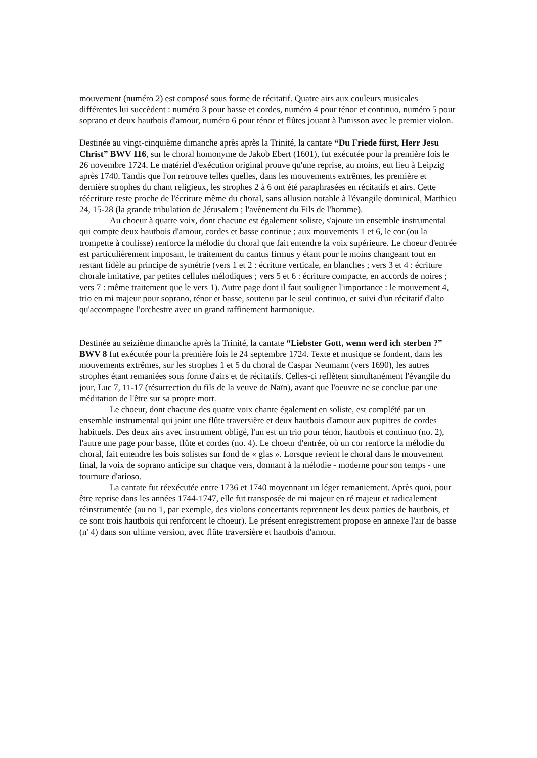mouvement (numéro 2) est composé sous forme de récitatif. Quatre airs aux couleurs musicales différentes lui succèdent : numéro 3 pour basse et cordes, numéro 4 pour ténor et continuo, numéro 5 pour soprano et deux hautbois d'amour, numéro 6 pour ténor et flûtes jouant à l'unisson avec le premier violon.
Destinée au vingt-cinquième dimanche après après la Trinité, la cantate “Du Friede fürst, Herr Jesu Christ” BWV 116, sur le choral homonyme de Jakob Ebert (1601), fut exécutée pour la première fois le 26 novembre 1724. Le matériel d'exécution original prouve qu'une reprise, au moins, eut lieu à Leipzig après 1740. Tandis que l'on retrouve telles quelles, dans les mouvements extrêmes, les première et dernière strophes du chant religieux, les strophes 2 à 6 ont été paraphrasées en récitatifs et airs. Cette réécriture reste proche de l'écriture même du choral, sans allusion notable à l'évangile dominical, Matthieu 24, 15-28 (la grande tribulation de Jérusalem ; l'avènement du Fils de l'homme).
Au choeur à quatre voix, dont chacune est également soliste, s'ajoute un ensemble instrumental qui compte deux hautbois d'amour, cordes et basse continue ; aux mouvements 1 et 6, le cor (ou la trompette à coulisse) renforce la mélodie du choral que fait entendre la voix supérieure. Le choeur d'entrée est particulièrement imposant, le traitement du cantus firmus y étant pour le moins changeant tout en restant fidèle au principe de symétrie (vers 1 et 2 : écriture verticale, en blanches ; vers 3 et 4 : écriture chorale imitative, par petites cellules mélodiques ; vers 5 et 6 : écriture compacte, en accords de noires ; vers 7 : même traitement que le vers 1). Autre page dont il faut souligner l'importance : le mouvement 4, trio en mi majeur pour soprano, ténor et basse, soutenu par le seul continuo, et suivi d'un récitatif d'alto qu'accompagne l'orchestre avec un grand raffinement harmonique.
Destinée au seizième dimanche après la Trinité, la cantate “Liebster Gott, wenn werd ich sterben ?” BWV 8 fut exécutée pour la première fois le 24 septembre 1724. Texte et musique se fondent, dans les mouvements extrêmes, sur les strophes 1 et 5 du choral de Caspar Neumann (vers 1690), les autres strophes étant remaniées sous forme d'airs et de récitatifs. Celles-ci reflètent simultanément l'évangile du jour, Luc 7, 11-17 (résurrection du fils de la veuve de Naïn), avant que l'oeuvre ne se conclue par une méditation de l'être sur sa propre mort.
Le choeur, dont chacune des quatre voix chante également en soliste, est complété par un ensemble instrumental qui joint une flûte traversière et deux hautbois d'amour aux pupitres de cordes habituels. Des deux airs avec instrument obligé, l'un est un trio pour ténor, hautbois et continuo (no. 2), l'autre une page pour basse, flûte et cordes (no. 4). Le choeur d'entrée, où un cor renforce la mélodie du choral, fait entendre les bois solistes sur fond de « glas ». Lorsque revient le choral dans le mouvement final, la voix de soprano anticipe sur chaque vers, donnant à la mélodie - moderne pour son temps - une tournure d'arioso.
La cantate fut réexécutée entre 1736 et 1740 moyennant un léger remaniement. Après quoi, pour être reprise dans les années 1744-1747, elle fut transposée de mi majeur en ré majeur et radicalement réinstrumentée (au no 1, par exemple, des violons concertants reprennent les deux parties de hautbois, et ce sont trois hautbois qui renforcent le choeur). Le présent enregistrement propose en annexe l'air de basse (n' 4) dans son ultime version, avec flûte traversière et hautbois d'amour.